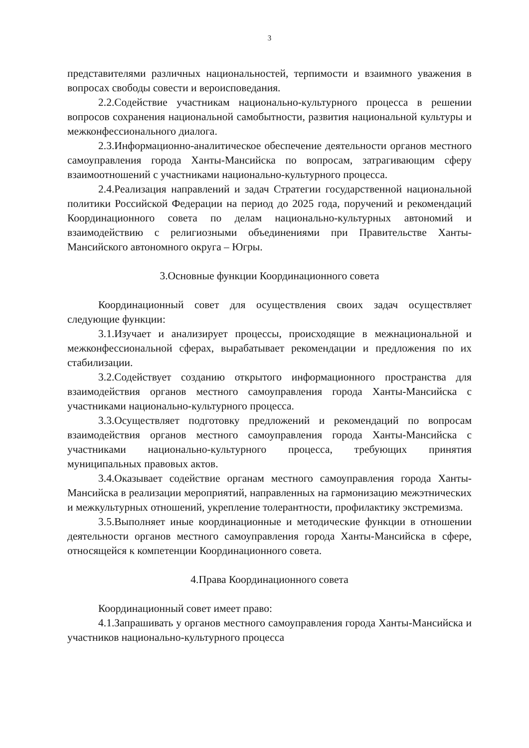3
представителями различных национальностей, терпимости и взаимного уважения в вопросах свободы совести и вероисповедания.
2.2.Содействие участникам национально-культурного процесса в решении вопросов сохранения национальной самобытности, развития национальной культуры и межконфессионального диалога.
2.3.Информационно-аналитическое обеспечение деятельности органов местного самоуправления города Ханты-Мансийска по вопросам, затрагивающим сферу взаимоотношений с участниками национально-культурного процесса.
2.4.Реализация направлений и задач Стратегии государственной национальной политики Российской Федерации на период до 2025 года, поручений и рекомендаций Координационного совета по делам национально-культурных автономий и взаимодействию с религиозными объединениями при Правительстве Ханты-Мансийского автономного округа – Югры.
3.Основные функции Координационного совета
Координационный совет для осуществления своих задач осуществляет следующие функции:
3.1.Изучает и анализирует процессы, происходящие в межнациональной и межконфессиональной сферах, вырабатывает рекомендации и предложения по их стабилизации.
3.2.Содействует созданию открытого информационного пространства для взаимодействия органов местного самоуправления города Ханты-Мансийска с участниками национально-культурного процесса.
3.3.Осуществляет подготовку предложений и рекомендаций по вопросам взаимодействия органов местного самоуправления города Ханты-Мансийска с участниками национально-культурного процесса, требующих принятия муниципальных правовых актов.
3.4.Оказывает содействие органам местного самоуправления города Ханты-Мансийска в реализации мероприятий, направленных на гармонизацию межэтнических и межкультурных отношений, укрепление толерантности, профилактику экстремизма.
3.5.Выполняет иные координационные и методические функции в отношении деятельности органов местного самоуправления города Ханты-Мансийска в сфере, относящейся к компетенции Координационного совета.
4.Права Координационного совета
Координационный совет имеет право:
4.1.Запрашивать у органов местного самоуправления города Ханты-Мансийска и участников национально-культурного процесса